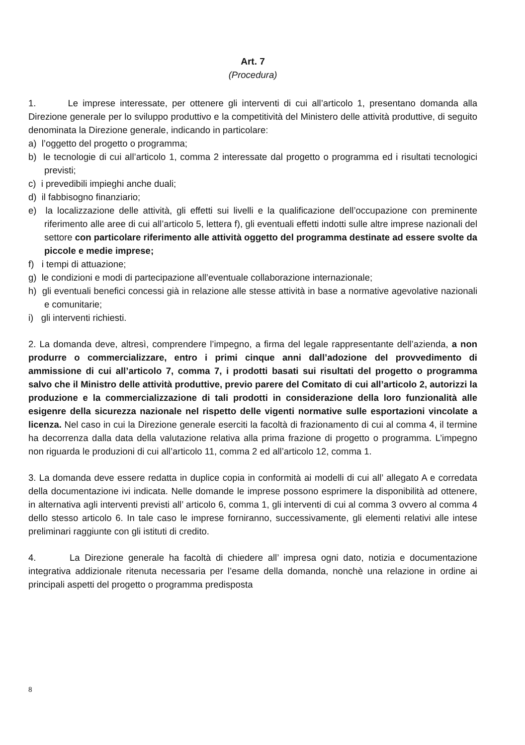Art. 7
(Procedura)
1. Le imprese interessate, per ottenere gli interventi di cui all’articolo 1, presentano domanda alla Direzione generale per lo sviluppo produttivo e la competitività del Ministero delle attività produttive, di seguito denominata la Direzione generale, indicando in particolare:
a) l’oggetto del progetto o programma;
b) le tecnologie di cui all’articolo 1, comma 2 interessate dal progetto o programma ed i risultati tecnologici previsti;
c) i prevedibili impieghi anche duali;
d) il fabbisogno finanziario;
e) la localizzazione delle attività, gli effetti sui livelli e la qualificazione dell’occupazione con preminente riferimento alle aree di cui all’articolo 5, lettera f), gli eventuali effetti indotti sulle altre imprese nazionali del settore con particolare riferimento alle attività oggetto del programma destinate ad essere svolte da piccole e medie imprese;
f) i tempi di attuazione;
g) le condizioni e modi di partecipazione all’eventuale collaborazione internazionale;
h) gli eventuali benefici concessi già in relazione alle stesse attività in base a normative agevolative nazionali e comunitarie;
i) gli interventi richiesti.
2. La domanda deve, altresì, comprendere l’impegno, a firma del legale rappresentante dell’azienda, a non produrre o commercializzare, entro i primi cinque anni dall’adozione del provvedimento di ammissione di cui all’articolo 7, comma 7, i prodotti basati sui risultati del progetto o programma salvo che il Ministro delle attività produttive, previo parere del Comitato di cui all’articolo 2, autorizzi la produzione e la commercializzazione di tali prodotti in considerazione della loro funzionalità alle esigenre della sicurezza nazionale nel rispetto delle vigenti normative sulle esportazioni vincolate a licenza. Nel caso in cui la Direzione generale eserciti la facoltà di frazionamento di cui al comma 4, il termine ha decorrenza dalla data della valutazione relativa alla prima frazione di progetto o programma. L’impegno non riguarda le produzioni di cui all’articolo 11, comma 2 ed all’articolo 12, comma 1.
3. La domanda deve essere redatta in duplice copia in conformità ai modelli di cui all’ allegato A e corredata della documentazione ivi indicata. Nelle domande le imprese possono esprimere la disponibilità ad ottenere, in alternativa agli interventi previsti all’ articolo 6, comma 1, gli interventi di cui al comma 3 ovvero al comma 4 dello stesso articolo 6. In tale caso le imprese forniranno, successivamente, gli elementi relativi alle intese preliminari raggiunte con gli istituti di credito.
4. La Direzione generale ha facoltà di chiedere all’ impresa ogni dato, notizia e documentazione integrativa addizionale ritenuta necessaria per l’esame della domanda, nonchè una relazione in ordine ai principali aspetti del progetto o programma predisposta
8